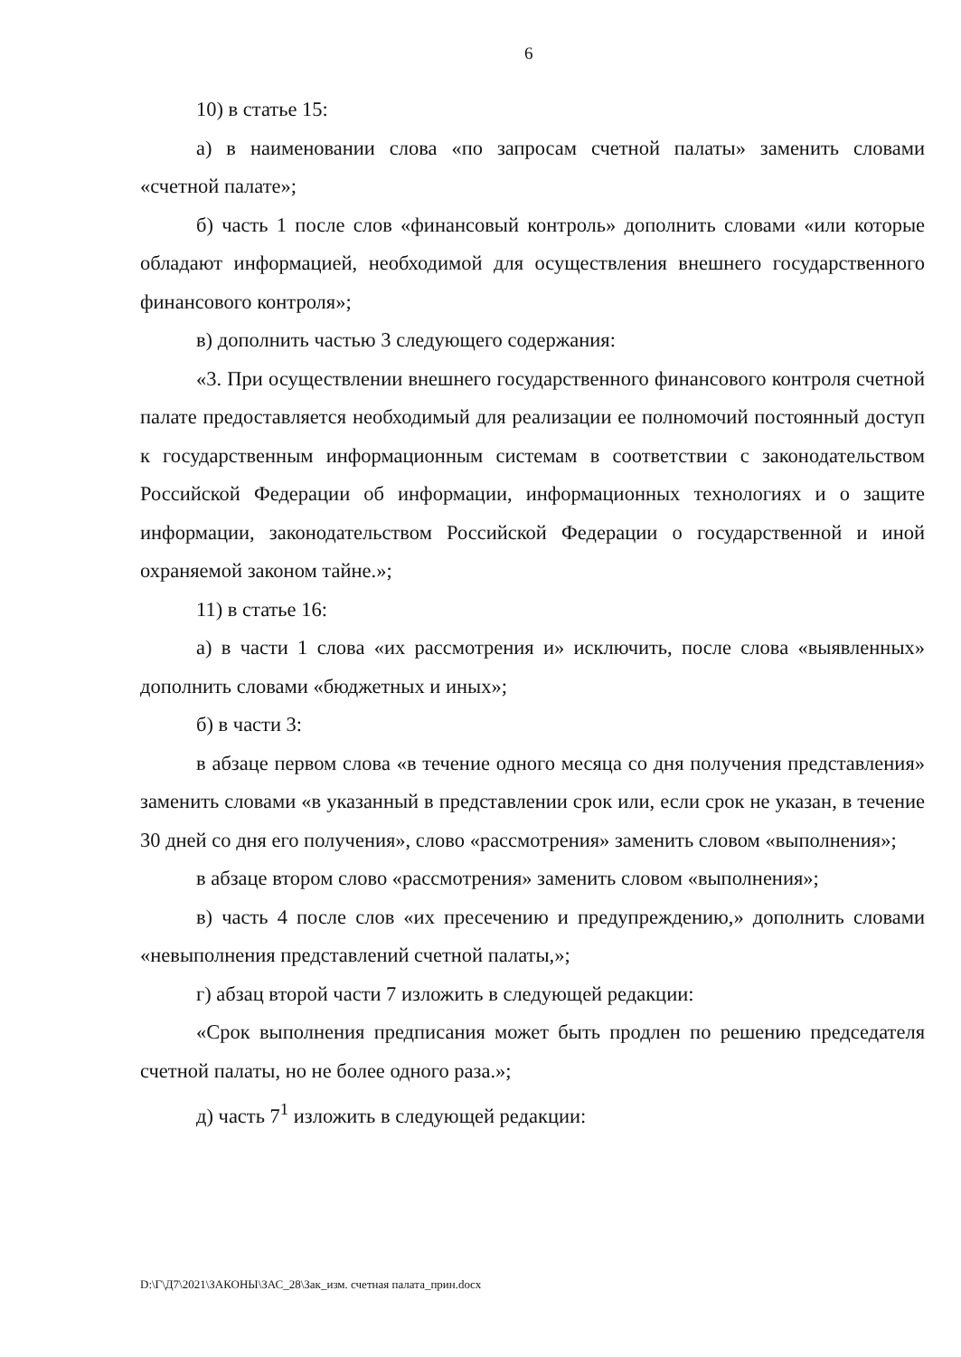6
10) в статье 15:
а) в наименовании слова «по запросам счетной палаты» заменить словами «счетной палате»;
б) часть 1 после слов «финансовый контроль» дополнить словами «или которые обладают информацией, необходимой для осуществления внешнего государственного финансового контроля»;
в) дополнить частью 3 следующего содержания:
«3. При осуществлении внешнего государственного финансового контроля счетной палате предоставляется необходимый для реализации ее полномочий постоянный доступ к государственным информационным системам в соответствии с законодательством Российской Федерации об информации, информационных технологиях и о защите информации, законодательством Российской Федерации о государственной и иной охраняемой законом тайне.»;
11) в статье 16:
а) в части 1 слова «их рассмотрения и» исключить, после слова «выявленных» дополнить словами «бюджетных и иных»;
б) в части 3:
в абзаце первом слова «в течение одного месяца со дня получения представления» заменить словами «в указанный в представлении срок или, если срок не указан, в течение 30 дней со дня его получения», слово «рассмотрения» заменить словом «выполнения»;
в абзаце втором слово «рассмотрения» заменить словом «выполнения»;
в) часть 4 после слов «их пресечению и предупреждению,» дополнить словами «невыполнения представлений счетной палаты,»;
г) абзац второй части 7 изложить в следующей редакции:
«Срок выполнения предписания может быть продлен по решению председателя счетной палаты, но не более одного раза.»;
д) часть 7<sup>1</sup> изложить в следующей редакции:
D:\Г\Д7\2021\ЗАКОНЫ\ЗАС_28\Зак_изм. счетная палата_прин.docx